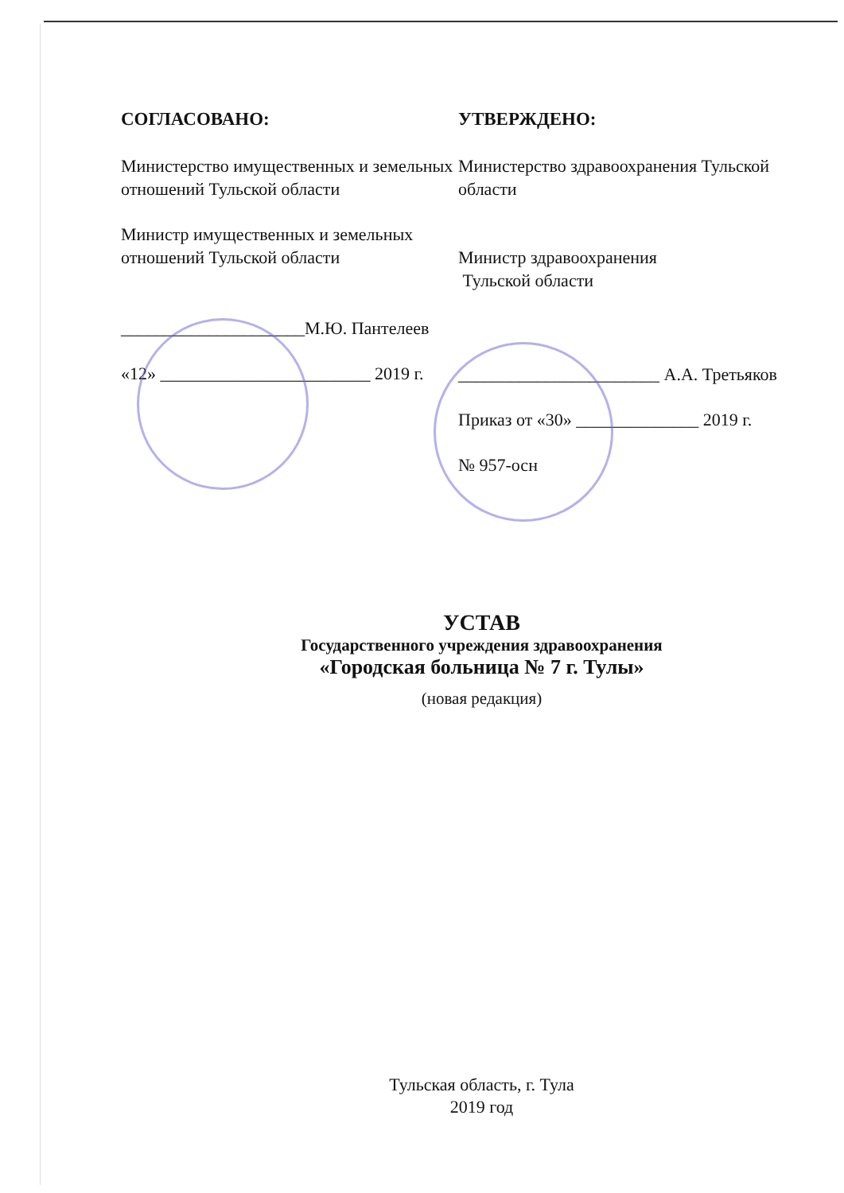СОГЛАСОВАНО:
Министерство имущественных и земельных отношений Тульской области
Министр имущественных и земельных отношений Тульской области
_____________________М.Ю. Пантелеев
«12» ________________________ 2019 г.
УТВЕРЖДЕНО:
Министерство здравоохранения Тульской области
Министр здравоохранения
Тульской области
_______________________ А.А. Третьяков
Приказ от «30» ______________ 2019 г.
№ 957-осн
УСТАВ
Государственного учреждения здравоохранения
«Городская больница № 7 г. Тулы»
(новая редакция)
Тульская область, г. Тула
2019 год